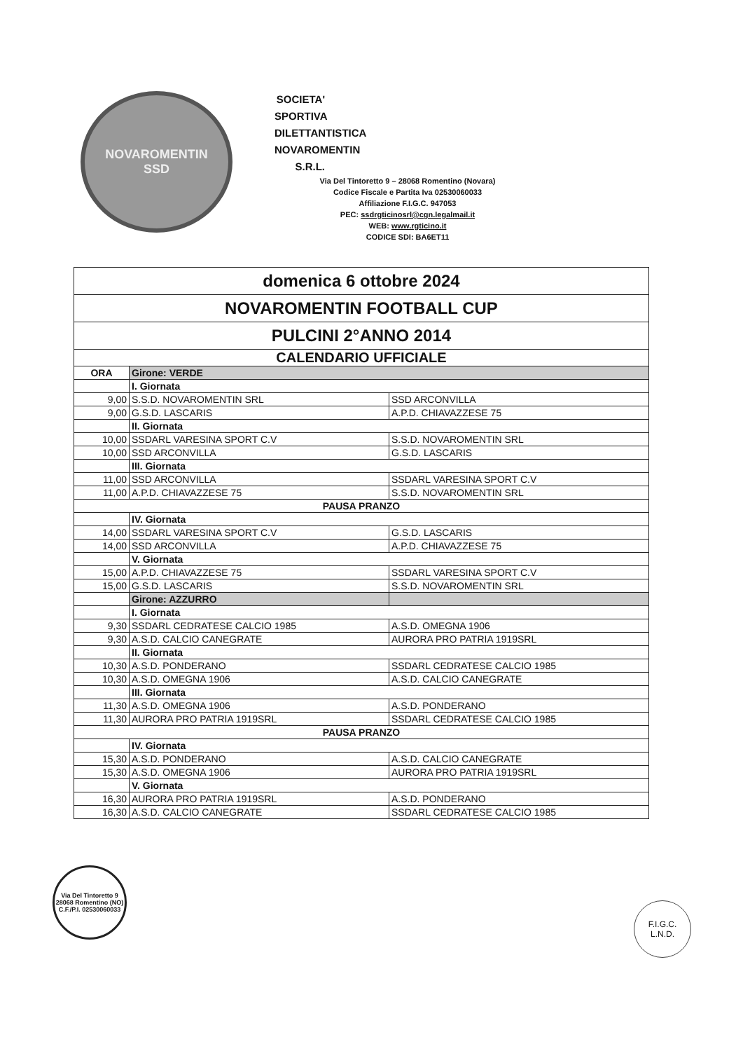NOVAROMENTIN
SSD
SOCIETA' SPORTIVA DILETTANTISTICA
NOVAROMENTIN S.R.L.
Via Del Tintoretto 9 – 28068 Romentino (Novara)
Codice Fiscale e Partita Iva 02530060033
Affiliazione F.I.G.C. 947053
PEC: ssdrgticinosrl@cgn.legalmail.it
WEB: www.rgticino.it
CODICE SDI: BA6ET11
| domenica 6 ottobre 2024 | | |
| NOVAROMENTIN FOOTBALL CUP | | |
| PULCINI 2°ANNO 2014 | | |
| CALENDARIO UFFICIALE | | |
| ORA | Girone: VERDE | |
| | I. Giornata | |
| 9,00 | S.S.D. NOVAROMENTIN SRL | SSD ARCONVILLA |
| 9,00 | G.S.D. LASCARIS | A.P.D. CHIAVAZZESE 75 |
| | II. Giornata | |
| 10,00 | SSDARL VARESINA SPORT C.V | S.S.D. NOVAROMENTIN SRL |
| 10,00 | SSD ARCONVILLA | G.S.D. LASCARIS |
| | III. Giornata | |
| 11,00 | SSD ARCONVILLA | SSDARL VARESINA SPORT C.V |
| 11,00 | A.P.D. CHIAVAZZESE 75 | S.S.D. NOVAROMENTIN SRL |
| PAUSA PRANZO | | |
| | IV. Giornata | |
| 14,00 | SSDARL VARESINA SPORT C.V | G.S.D. LASCARIS |
| 14,00 | SSD ARCONVILLA | A.P.D. CHIAVAZZESE 75 |
| | V. Giornata | |
| 15,00 | A.P.D. CHIAVAZZESE 75 | SSDARL VARESINA SPORT C.V |
| 15,00 | G.S.D. LASCARIS | S.S.D. NOVAROMENTIN SRL |
| | Girone: AZZURRO | |
| | I. Giornata | |
| 9,30 | SSDARL CEDRATESE CALCIO 1985 | A.S.D. OMEGNA 1906 |
| 9,30 | A.S.D. CALCIO CANEGRATE | AURORA PRO PATRIA 1919SRL |
| | II. Giornata | |
| 10,30 | A.S.D. PONDERANO | SSDARL CEDRATESE CALCIO 1985 |
| 10,30 | A.S.D. OMEGNA 1906 | A.S.D. CALCIO CANEGRATE |
| | III. Giornata | |
| 11,30 | A.S.D. OMEGNA 1906 | A.S.D. PONDERANO |
| 11,30 | AURORA PRO PATRIA 1919SRL | SSDARL CEDRATESE CALCIO 1985 |
| PAUSA PRANZO | | |
| | IV. Giornata | |
| 15,30 | A.S.D. PONDERANO | A.S.D. CALCIO CANEGRATE |
| 15,30 | A.S.D. OMEGNA 1906 | AURORA PRO PATRIA 1919SRL |
| | V. Giornata | |
| 16,30 | AURORA PRO PATRIA 1919SRL | A.S.D. PONDERANO |
| 16,30 | A.S.D. CALCIO CANEGRATE | SSDARL CEDRATESE CALCIO 1985 |
Via Del Tintoretto 9
28068 Romentino (NO)
C.F./P.I. 02530060033
F.I.G.C.
L.N.D.